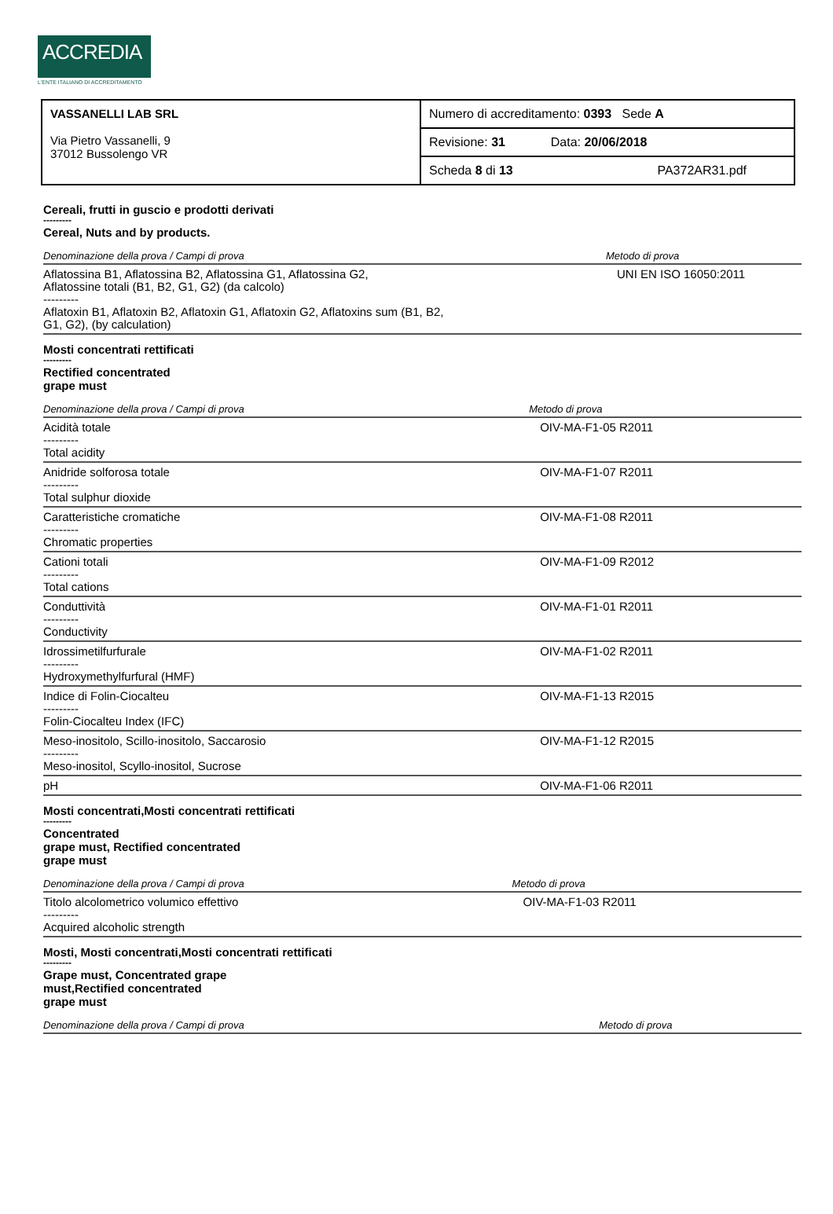ACCREDIA
L'ENTE ITALIANO DI ACCREDITAMENTO
| VASSANELLI LAB SRL Via Pietro Vassanelli, 9 37012 Bussolengo VR | Numero di accreditamento: 0393 Sede A |
| | Revisione: 31 Data: 20/06/2018 |
| | Scheda 8 di 13 PA372AR31.pdf |
Cereali, frutti in guscio e prodotti derivati
---------
Cereal, Nuts and by products.
| Denominazione della prova / Campi di prova | Metodo di prova |
| --- | --- |
| Aflatossina B1, Aflatossina B2, Aflatossina G1, Aflatossina G2, Aflatossine totali (B1, B2, G1, G2) (da calcolo) --------- Aflatoxin B1, Aflatoxin B2, Aflatoxin G1, Aflatoxin G2, Aflatoxins sum (B1, B2, G1, G2), (by calculation) | UNI EN ISO 16050:2011 |
Mosti concentrati rettificati
---------
Rectified concentrated
grape must
| Denominazione della prova / Campi di prova | Metodo di prova |
| --- | --- |
| Acidità totale --------- Total acidity | OIV-MA-F1-05 R2011 |
| Anidride solforosa totale --------- Total sulphur dioxide | OIV-MA-F1-07 R2011 |
| Caratteristiche cromatiche --------- Chromatic properties | OIV-MA-F1-08 R2011 |
| Cationi totali --------- Total cations | OIV-MA-F1-09 R2012 |
| Conduttività --------- Conductivity | OIV-MA-F1-01 R2011 |
| Idrossimetilfurfurale --------- Hydroxymethylfurfural (HMF) | OIV-MA-F1-02 R2011 |
| Indice di Folin-Ciocalteu --------- Folin-Ciocalteu Index (IFC) | OIV-MA-F1-13 R2015 |
| Meso-inositolo, Scillo-inositolo, Saccarosio --------- Meso-inositol, Scyllo-inositol, Sucrose | OIV-MA-F1-12 R2015 |
| pH | OIV-MA-F1-06 R2011 |
Mosti concentrati,Mosti concentrati rettificati
---------
Concentrated
grape must, Rectified concentrated
grape must
| Denominazione della prova / Campi di prova | Metodo di prova |
| --- | --- |
| Titolo alcolometrico volumico effettivo --------- Acquired alcoholic strength | OIV-MA-F1-03 R2011 |
Mosti, Mosti concentrati,Mosti concentrati rettificati
---------
Grape must, Concentrated grape
must,Rectified concentrated
grape must
| Denominazione della prova / Campi di prova | Metodo di prova |
| --- | --- |